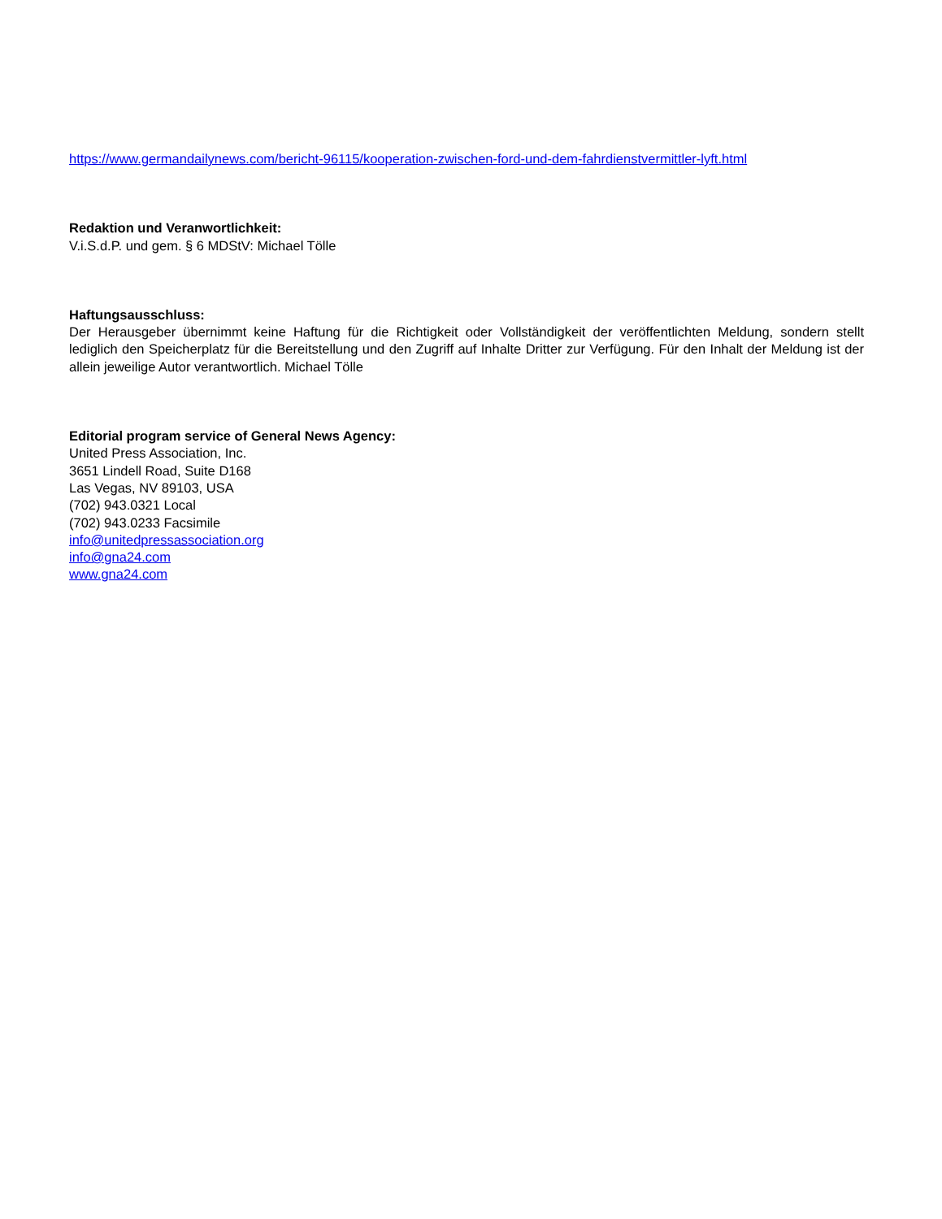https://www.germandailynews.com/bericht-96115/kooperation-zwischen-ford-und-dem-fahrdienstvermittler-lyft.html
Redaktion und Veranwortlichkeit:
V.i.S.d.P. und gem. § 6 MDStV: Michael Tölle
Haftungsausschluss:
Der Herausgeber übernimmt keine Haftung für die Richtigkeit oder Vollständigkeit der veröffentlichten Meldung, sondern stellt lediglich den Speicherplatz für die Bereitstellung und den Zugriff auf Inhalte Dritter zur Verfügung. Für den Inhalt der Meldung ist der allein jeweilige Autor verantwortlich. Michael Tölle
Editorial program service of General News Agency:
United Press Association, Inc.
3651 Lindell Road, Suite D168
Las Vegas, NV 89103, USA
(702) 943.0321 Local
(702) 943.0233 Facsimile
info@unitedpressassociation.org
info@gna24.com
www.gna24.com